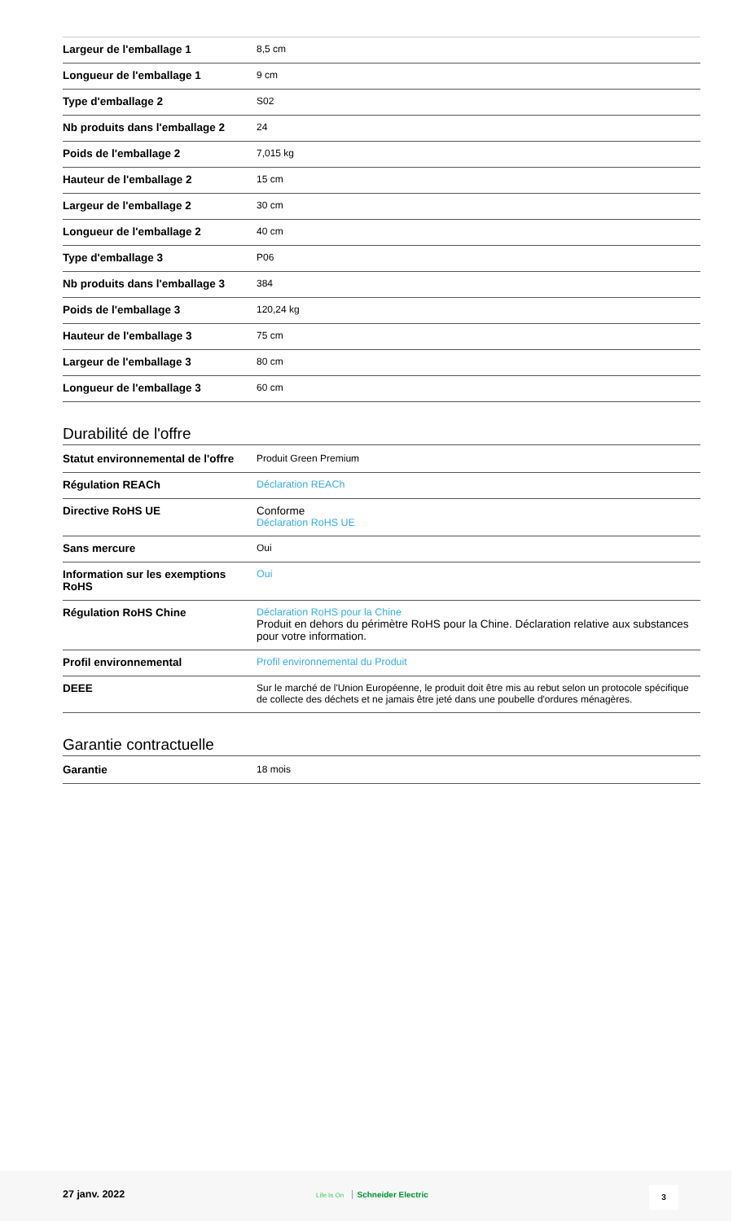| Largeur de l'emballage 1 | 8,5 cm |
| Longueur de l'emballage 1 | 9 cm |
| Type d'emballage 2 | S02 |
| Nb produits dans l'emballage 2 | 24 |
| Poids de l'emballage 2 | 7,015 kg |
| Hauteur de l'emballage 2 | 15 cm |
| Largeur de l'emballage 2 | 30 cm |
| Longueur de l'emballage 2 | 40 cm |
| Type d'emballage 3 | P06 |
| Nb produits dans l'emballage 3 | 384 |
| Poids de l'emballage 3 | 120,24 kg |
| Hauteur de l'emballage 3 | 75 cm |
| Largeur de l'emballage 3 | 80 cm |
| Longueur de l'emballage 3 | 60 cm |
Durabilité de l'offre
| Statut environnemental de l'offre | Produit Green Premium |
| Régulation REACh | Déclaration REACh |
| Directive RoHS UE | Conforme Déclaration RoHS UE |
| Sans mercure | Oui |
| Information sur les exemptions RoHS | Oui |
| Régulation RoHS Chine | Déclaration RoHS pour la Chine Produit en dehors du périmètre RoHS pour la Chine. Déclaration relative aux substances pour votre information. |
| Profil environnemental | Profil environnemental du Produit |
| DEEE | Sur le marché de l'Union Européenne, le produit doit être mis au rebut selon un protocole spécifique de collecte des déchets et ne jamais être jeté dans une poubelle d'ordures ménagères. |
Garantie contractuelle
| Garantie | 18 mois |
27 janv. 2022 Life Is On Schneider Electric 3